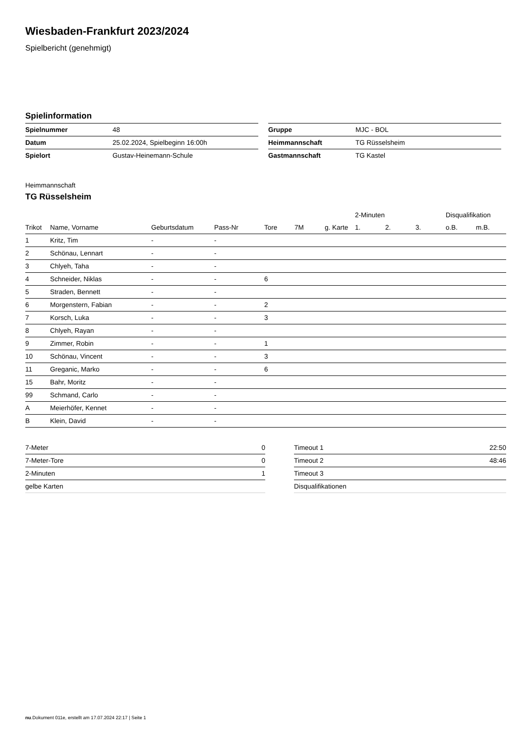Wiesbaden-Frankfurt 2023/2024
Spielbericht (genehmigt)
Spielinformation
| Spielnummer | 48 |
| Datum | 25.02.2024, Spielbeginn 16:00h |
| Spielort | Gustav-Heinemann-Schule |
| Gruppe | MJC - BOL |
| Heimmannschaft | TG Rüsselsheim |
| Gastmannschaft | TG Kastel |
Heimmannschaft
TG Rüsselsheim
| | | | | | | | 2-Minuten | | | Disqualifikation | |
| --- | --- | --- | --- | --- | --- | --- | --- | --- | --- | --- | --- |
| Trikot | Name, Vorname | Geburtsdatum | Pass-Nr | Tore | 7M | g. Karte | 1. | 2. | 3. | o.B. | m.B. |
| 1 | Kritz, Tim | - | - | | | | | | | | |
| 2 | Schönau, Lennart | - | - | | | | | | | | |
| 3 | Chlyeh, Taha | - | - | | | | | | | | |
| 4 | Schneider, Niklas | - | - | 6 | | | | | | | |
| 5 | Straden, Bennett | - | - | | | | | | | | |
| 6 | Morgenstern, Fabian | - | - | 2 | | | | | | | |
| 7 | Korsch, Luka | - | - | 3 | | | | | | | |
| 8 | Chlyeh, Rayan | - | - | | | | | | | | |
| 9 | Zimmer, Robin | - | - | 1 | | | | | | | |
| 10 | Schönau, Vincent | - | - | 3 | | | | | | | |
| 11 | Greganic, Marko | - | - | 6 | | | | | | | |
| 15 | Bahr, Moritz | - | - | | | | | | | | |
| 99 | Schmand, Carlo | - | - | | | | | | | | |
| A | Meierhöfer, Kennet | - | - | | | | | | | | |
| B | Klein, David | - | - | | | | | | | | |
| 7-Meter | 0 |
| 7-Meter-Tore | 0 |
| 2-Minuten | 1 |
| gelbe Karten | |
| Timeout 1 | 22:50 |
| Timeout 2 | 48:46 |
| Timeout 3 | |
| Disqualifikationen | |
nu.Dokument 011e, erstellt am 17.07.2024 22:17 | Seite 1